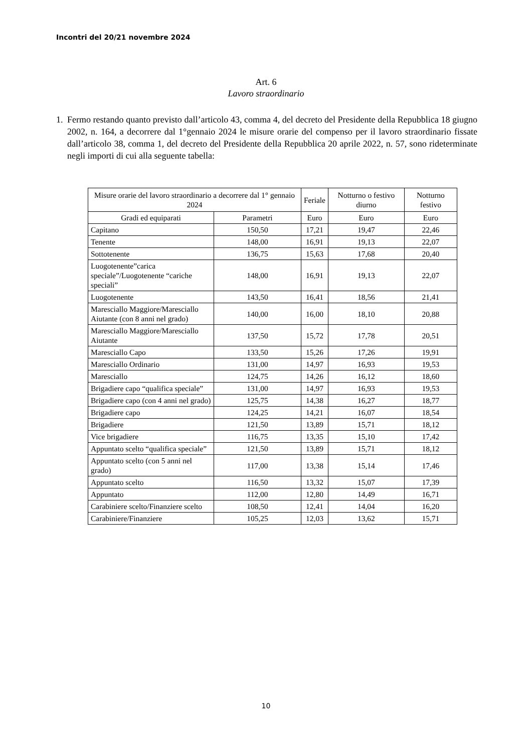Incontri del 20/21 novembre 2024
Art. 6
Lavoro straordinario
1. Fermo restando quanto previsto dall’articolo 43, comma 4, del decreto del Presidente della Repubblica 18 giugno 2002, n. 164, a decorrere dal 1°gennaio 2024 le misure orarie del compenso per il lavoro straordinario fissate dall’articolo 38, comma 1, del decreto del Presidente della Repubblica 20 aprile 2022, n. 57, sono rideterminate negli importi di cui alla seguente tabella:
| Misure orarie del lavoro straordinario a decorrere dal 1° gennaio 2024 | | Feriale | Notturno o festivo diurno | Notturno festivo |
| --- | --- | --- | --- | --- |
| Gradi ed equiparati | Parametri | Euro | Euro | Euro |
| Capitano | 150,50 | 17,21 | 19,47 | 22,46 |
| Tenente | 148,00 | 16,91 | 19,13 | 22,07 |
| Sottotenente | 136,75 | 15,63 | 17,68 | 20,40 |
| Luogotenente”carica speciale”/Luogotenente “cariche speciali” | 148,00 | 16,91 | 19,13 | 22,07 |
| Luogotenente | 143,50 | 16,41 | 18,56 | 21,41 |
| Maresciallo Maggiore/Maresciallo Aiutante (con 8 anni nel grado) | 140,00 | 16,00 | 18,10 | 20,88 |
| Maresciallo Maggiore/Maresciallo Aiutante | 137,50 | 15,72 | 17,78 | 20,51 |
| Maresciallo Capo | 133,50 | 15,26 | 17,26 | 19,91 |
| Maresciallo Ordinario | 131,00 | 14,97 | 16,93 | 19,53 |
| Maresciallo | 124,75 | 14,26 | 16,12 | 18,60 |
| Brigadiere capo “qualifica speciale” | 131,00 | 14,97 | 16,93 | 19,53 |
| Brigadiere capo (con 4 anni nel grado) | 125,75 | 14,38 | 16,27 | 18,77 |
| Brigadiere capo | 124,25 | 14,21 | 16,07 | 18,54 |
| Brigadiere | 121,50 | 13,89 | 15,71 | 18,12 |
| Vice brigadiere | 116,75 | 13,35 | 15,10 | 17,42 |
| Appuntato scelto “qualifica speciale” | 121,50 | 13,89 | 15,71 | 18,12 |
| Appuntato scelto (con 5 anni nel grado) | 117,00 | 13,38 | 15,14 | 17,46 |
| Appuntato scelto | 116,50 | 13,32 | 15,07 | 17,39 |
| Appuntato | 112,00 | 12,80 | 14,49 | 16,71 |
| Carabiniere scelto/Finanziere scelto | 108,50 | 12,41 | 14,04 | 16,20 |
| Carabiniere/Finanziere | 105,25 | 12,03 | 13,62 | 15,71 |
10